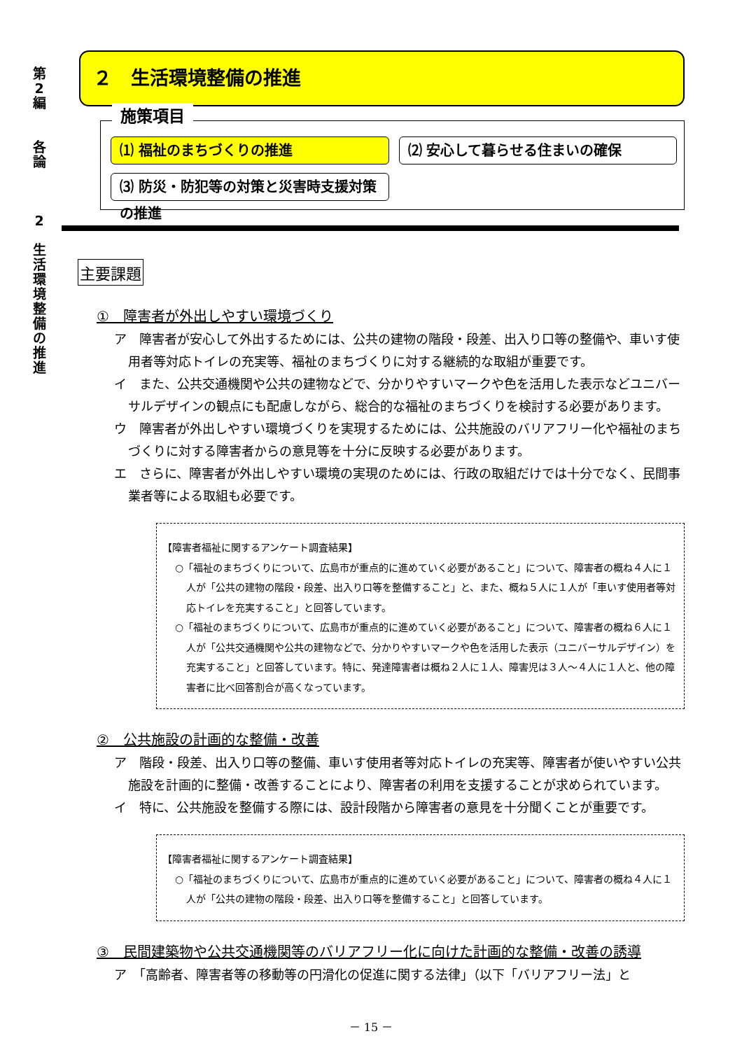第
2
編
各
論
2
生
活
環
境
整
備
の
推
進
２　生活環境整備の推進
施策項目
⑴ 福祉のまちづくりの推進
⑵ 安心して暮らせる住まいの確保
⑶ 防災・防犯等の対策と災害時支援対策の推進
主要課題
①　障害者が外出しやすい環境づくり
ア　障害者が安心して外出するためには、公共の建物の階段・段差、出入り口等の整備や、車いす使用者等対応トイレの充実等、福祉のまちづくりに対する継続的な取組が重要です。
イ　また、公共交通機関や公共の建物などで、分かりやすいマークや色を活用した表示などユニバーサルデザインの観点にも配慮しながら、総合的な福祉のまちづくりを検討する必要があります。
ウ　障害者が外出しやすい環境づくりを実現するためには、公共施設のバリアフリー化や福祉のまちづくりに対する障害者からの意見等を十分に反映する必要があります。
エ　さらに、障害者が外出しやすい環境の実現のためには、行政の取組だけでは十分でなく、民間事業者等による取組も必要です。
【障害者福祉に関するアンケート調査結果】
○「福祉のまちづくりについて、広島市が重点的に進めていく必要があること」について、障害者の概ね４人に１人が「公共の建物の階段・段差、出入り口等を整備すること」と、また、概ね５人に１人が「車いす使用者等対応トイレを充実すること」と回答しています。
○「福祉のまちづくりについて、広島市が重点的に進めていく必要があること」について、障害者の概ね６人に１人が「公共交通機関や公共の建物などで、分かりやすいマークや色を活用した表示（ユニバーサルデザイン）を充実すること」と回答しています。特に、発達障害者は概ね２人に１人、障害児は３人～４人に１人と、他の障害者に比べ回答割合が高くなっています。
②　公共施設の計画的な整備・改善
ア　階段・段差、出入り口等の整備、車いす使用者等対応トイレの充実等、障害者が使いやすい公共施設を計画的に整備・改善することにより、障害者の利用を支援することが求められています。
イ　特に、公共施設を整備する際には、設計段階から障害者の意見を十分聞くことが重要です。
【障害者福祉に関するアンケート調査結果】
○「福祉のまちづくりについて、広島市が重点的に進めていく必要があること」について、障害者の概ね４人に１人が「公共の建物の階段・段差、出入り口等を整備すること」と回答しています。
③　民間建築物や公共交通機関等のバリアフリー化に向けた計画的な整備・改善の誘導
ア　「高齢者、障害者等の移動等の円滑化の促進に関する法律」（以下「バリアフリー法」と
－ 15 －